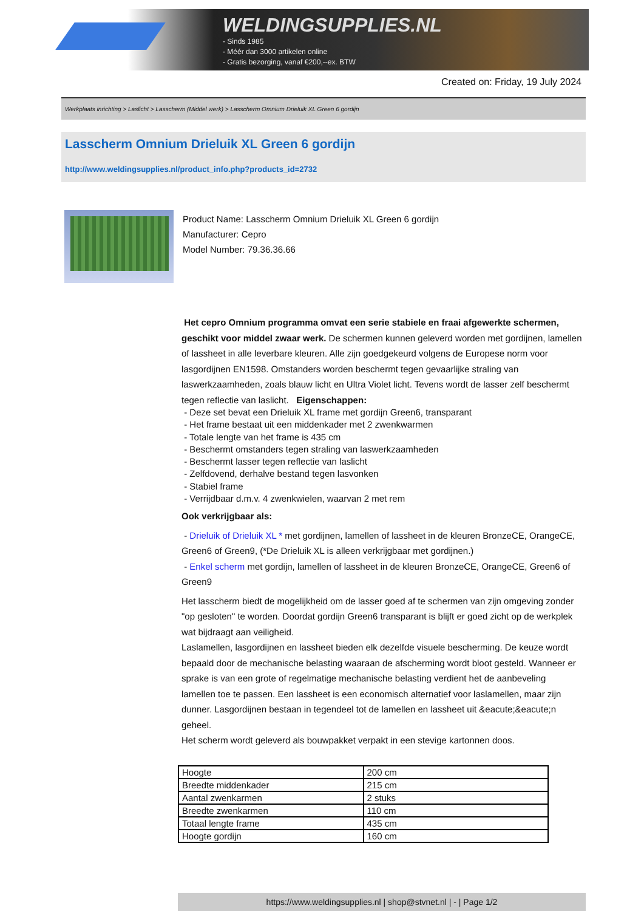WELDINGSUPPLIES.NL
- Sinds 1985
- Méér dan 3000 artikelen online
- Gratis bezorging, vanaf €200,--ex. BTW
Created on: Friday, 19 July 2024
Werkplaats inrichting > Laslicht > Lasscherm (Middel werk) > Lasscherm Omnium Drieluik XL Green 6 gordijn
Lasscherm Omnium Drieluik XL Green 6 gordijn
http://www.weldingsupplies.nl/product_info.php?products_id=2732
Product Name: Lasscherm Omnium Drieluik XL Green 6 gordijn
Manufacturer: Cepro
Model Number: 79.36.36.66
Het cepro Omnium programma omvat een serie stabiele en fraai afgewerkte schermen, geschikt voor middel zwaar werk. De schermen kunnen geleverd worden met gordijnen, lamellen of lassheet in alle leverbare kleuren. Alle zijn goedgekeurd volgens de Europese norm voor lasgordijnen EN1598. Omstanders worden beschermt tegen gevaarlijke straling van laswerkzaamheden, zoals blauw licht en Ultra Violet licht. Tevens wordt de lasser zelf beschermt tegen reflectie van laslicht. Eigenschappen:
- Deze set bevat een Drieluik XL frame met gordijn Green6, transparant
- Het frame bestaat uit een middenkader met 2 zwenkwarmen
- Totale lengte van het frame is 435 cm
- Beschermt omstanders tegen straling van laswerkzaamheden
- Beschermt lasser tegen reflectie van laslicht
- Zelfdovend, derhalve bestand tegen lasvonken
- Stabiel frame
- Verrijdbaar d.m.v. 4 zwenkwielen, waarvan 2 met rem
Ook verkrijgbaar als:
- Drieluik of Drieluik XL * met gordijnen, lamellen of lassheet in de kleuren BronzeCE, OrangeCE, Green6 of Green9, (*De Drieluik XL is alleen verkrijgbaar met gordijnen.)
- Enkel scherm met gordijn, lamellen of lassheet in de kleuren BronzeCE, OrangeCE, Green6 of Green9
Het lasscherm biedt de mogelijkheid om de lasser goed af te schermen van zijn omgeving zonder "op gesloten" te worden. Doordat gordijn Green6 transparant is blijft er goed zicht op de werkplek wat bijdraagt aan veiligheid.
Laslamellen, lasgordijnen en lassheet bieden elk dezelfde visuele bescherming. De keuze wordt bepaald door de mechanische belasting waaraan de afscherming wordt bloot gesteld. Wanneer er sprake is van een grote of regelmatige mechanische belasting verdient het de aanbeveling lamellen toe te passen. Een lassheet is een economisch alternatief voor laslamellen, maar zijn dunner. Lasgordijnen bestaan in tegendeel tot de lamellen en lassheet uit &eacute;&eacute;n geheel.
Het scherm wordt geleverd als bouwpakket verpakt in een stevige kartonnen doos.
| Hoogte | 200 cm |
| Breedte middenkader | 215 cm |
| Aantal zwenkarmen | 2 stuks |
| Breedte zwenkarmen | 110 cm |
| Totaal lengte frame | 435 cm |
| Hoogte gordijn | 160 cm |
https://www.weldingsupplies.nl | shop@stvnet.nl | - | Page 1/2